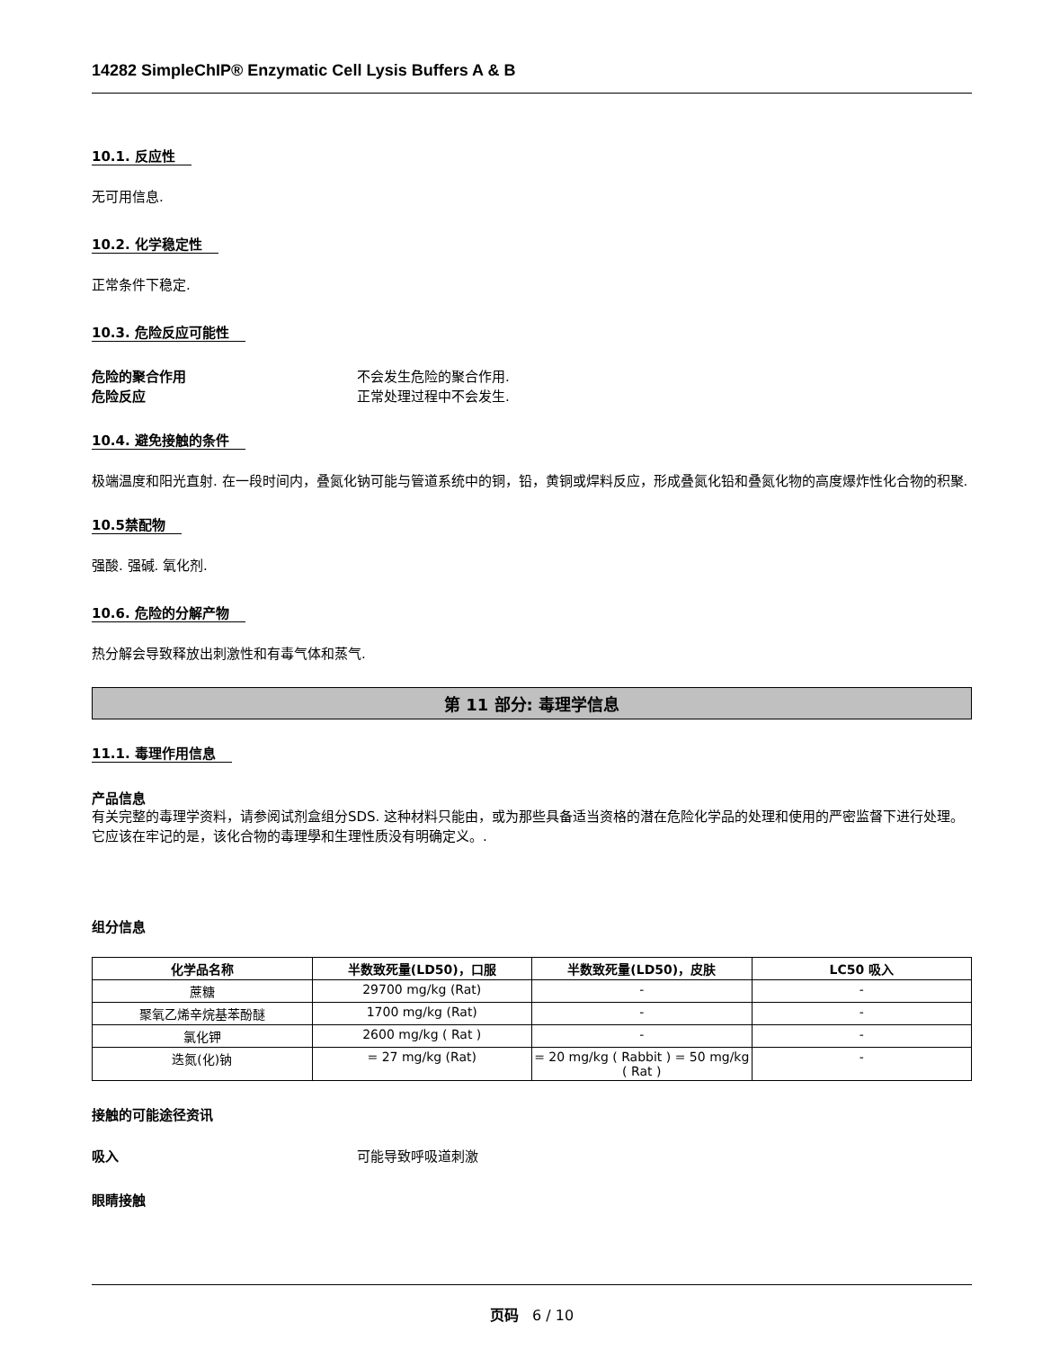14282 SimpleChIP® Enzymatic Cell Lysis Buffers A & B
10.1. 反应性
无可用信息.
10.2. 化学稳定性
正常条件下稳定.
10.3. 危险反应可能性
危险的聚合作用 不会发生危险的聚合作用.
危险反应 正常处理过程中不会发生.
10.4. 避免接触的条件
极端温度和阳光直射. 在一段时间内，叠氮化钠可能与管道系统中的铜，铅，黄铜或焊料反应，形成叠氮化铅和叠氮化物的高度爆炸性化合物的积聚.
10.5禁配物
强酸. 强碱. 氧化剂.
10.6. 危险的分解产物
热分解会导致释放出刺激性和有毒气体和蒸气.
第 11 部分: 毒理学信息
11.1. 毒理作用信息
产品信息
有关完整的毒理学资料，请参阅试剂盒组分SDS. 这种材料只能由，或为那些具备适当资格的潜在危险化学品的处理和使用的严密监督下进行处理。它应该在牢记的是，该化合物的毒理學和生理性质没有明确定义。.
组分信息
| 化学品名称 | 半数致死量(LD50)，口服 | 半数致死量(LD50)，皮肤 | LC50 吸入 |
| --- | --- | --- | --- |
| 蔗糖 | 29700 mg/kg (Rat) | - | - |
| 聚氧乙烯辛烷基苯酚醚 | 1700 mg/kg (Rat) | - | - |
| 氯化钾 | 2600 mg/kg ( Rat ) | - | - |
| 迭氮(化)钠 | = 27 mg/kg (Rat) | = 20 mg/kg ( Rabbit ) = 50 mg/kg ( Rat ) | - |
接触的可能途径资讯
吸入 可能导致呼吸道刺激
眼睛接触
页码 6 / 10